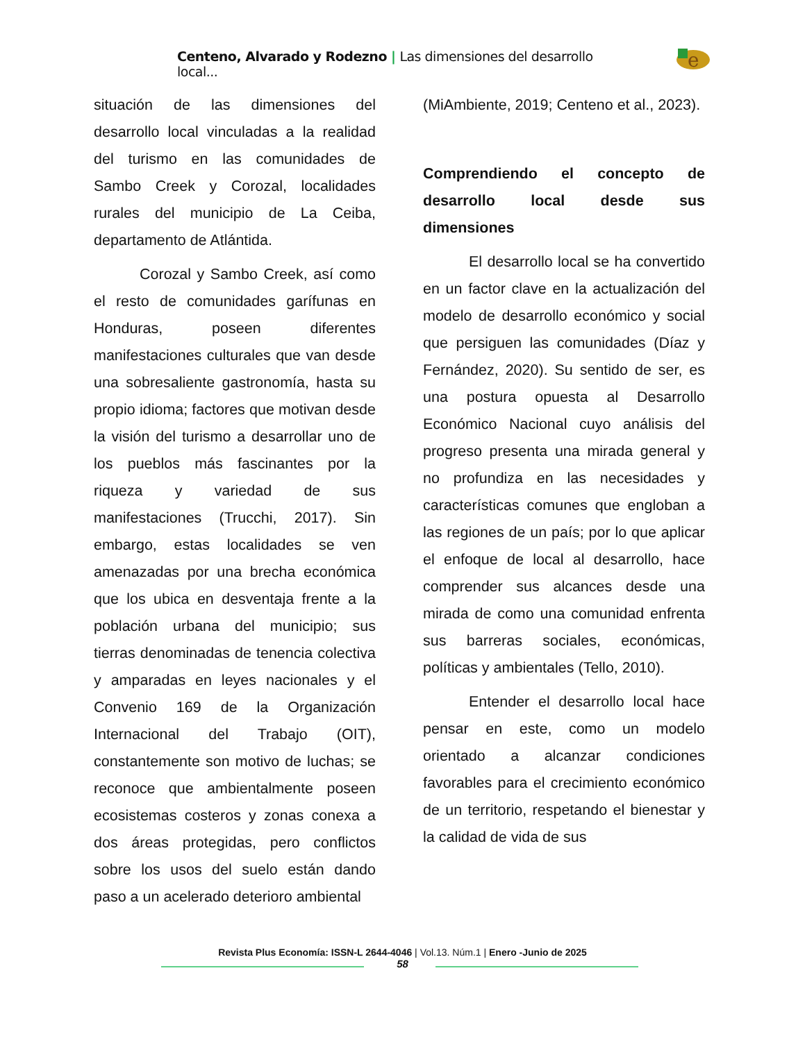Centeno, Alvarado y Rodezno | Las dimensiones del desarrollo local...
e
situación de las dimensiones del desarrollo local vinculadas a la realidad del turismo en las comunidades de Sambo Creek y Corozal, localidades rurales del municipio de La Ceiba, departamento de Atlántida.
Corozal y Sambo Creek, así como el resto de comunidades garífunas en Honduras, poseen diferentes manifestaciones culturales que van desde una sobresaliente gastronomía, hasta su propio idioma; factores que motivan desde la visión del turismo a desarrollar uno de los pueblos más fascinantes por la riqueza y variedad de sus manifestaciones (Trucchi, 2017). Sin embargo, estas localidades se ven amenazadas por una brecha económica que los ubica en desventaja frente a la población urbana del municipio; sus tierras denominadas de tenencia colectiva y amparadas en leyes nacionales y el Convenio 169 de la Organización Internacional del Trabajo (OIT), constantemente son motivo de luchas; se reconoce que ambientalmente poseen ecosistemas costeros y zonas conexa a dos áreas protegidas, pero conflictos sobre los usos del suelo están dando paso a un acelerado deterioro ambiental
(MiAmbiente, 2019; Centeno et al., 2023).
Comprendiendo el concepto de desarrollo local desde sus dimensiones
El desarrollo local se ha convertido en un factor clave en la actualización del modelo de desarrollo económico y social que persiguen las comunidades (Díaz y Fernández, 2020). Su sentido de ser, es una postura opuesta al Desarrollo Económico Nacional cuyo análisis del progreso presenta una mirada general y no profundiza en las necesidades y características comunes que engloban a las regiones de un país; por lo que aplicar el enfoque de local al desarrollo, hace comprender sus alcances desde una mirada de como una comunidad enfrenta sus barreras sociales, económicas, políticas y ambientales (Tello, 2010).
Entender el desarrollo local hace pensar en este, como un modelo orientado a alcanzar condiciones favorables para el crecimiento económico de un territorio, respetando el bienestar y la calidad de vida de sus
Revista Plus Economía: ISSN-L 2644-4046 | Vol.13. Núm.1 | Enero -Junio de 2025
58